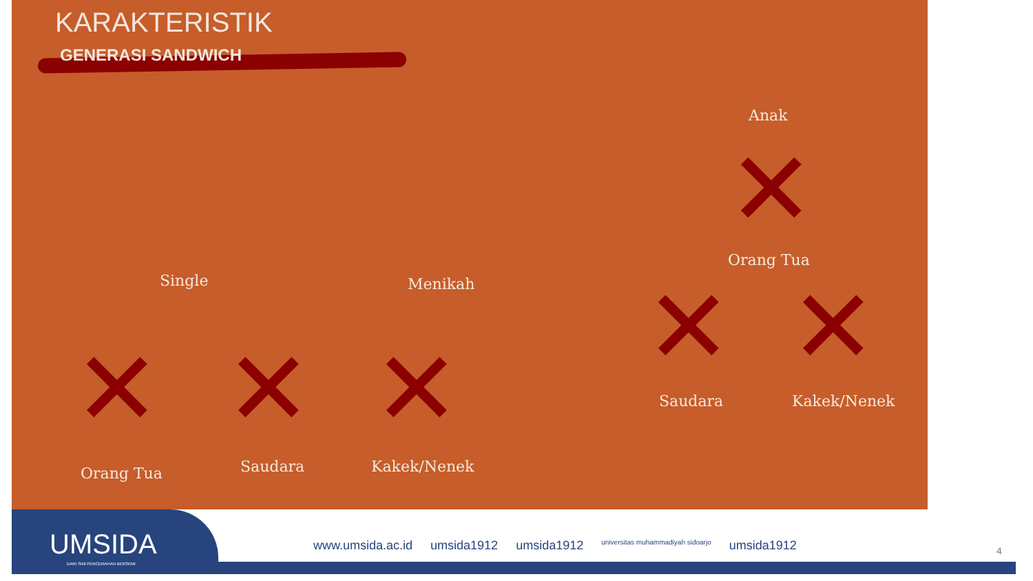KARAKTERISTIK
GENERASI SANDWICH
Anak
✕ Orang Tua
Single Menikah ✕ ✕
Saudara Kakek/Nenek
✕ ✕ ✕
Orang Tua Saudara Kakek/Nenek
UMSIDA
DARI SINI PENCERAHAN BERSEMI
www.umsida.ac.id umsida1912 umsida1912 universitas muhammadiyah sidoarjo umsida1912
4